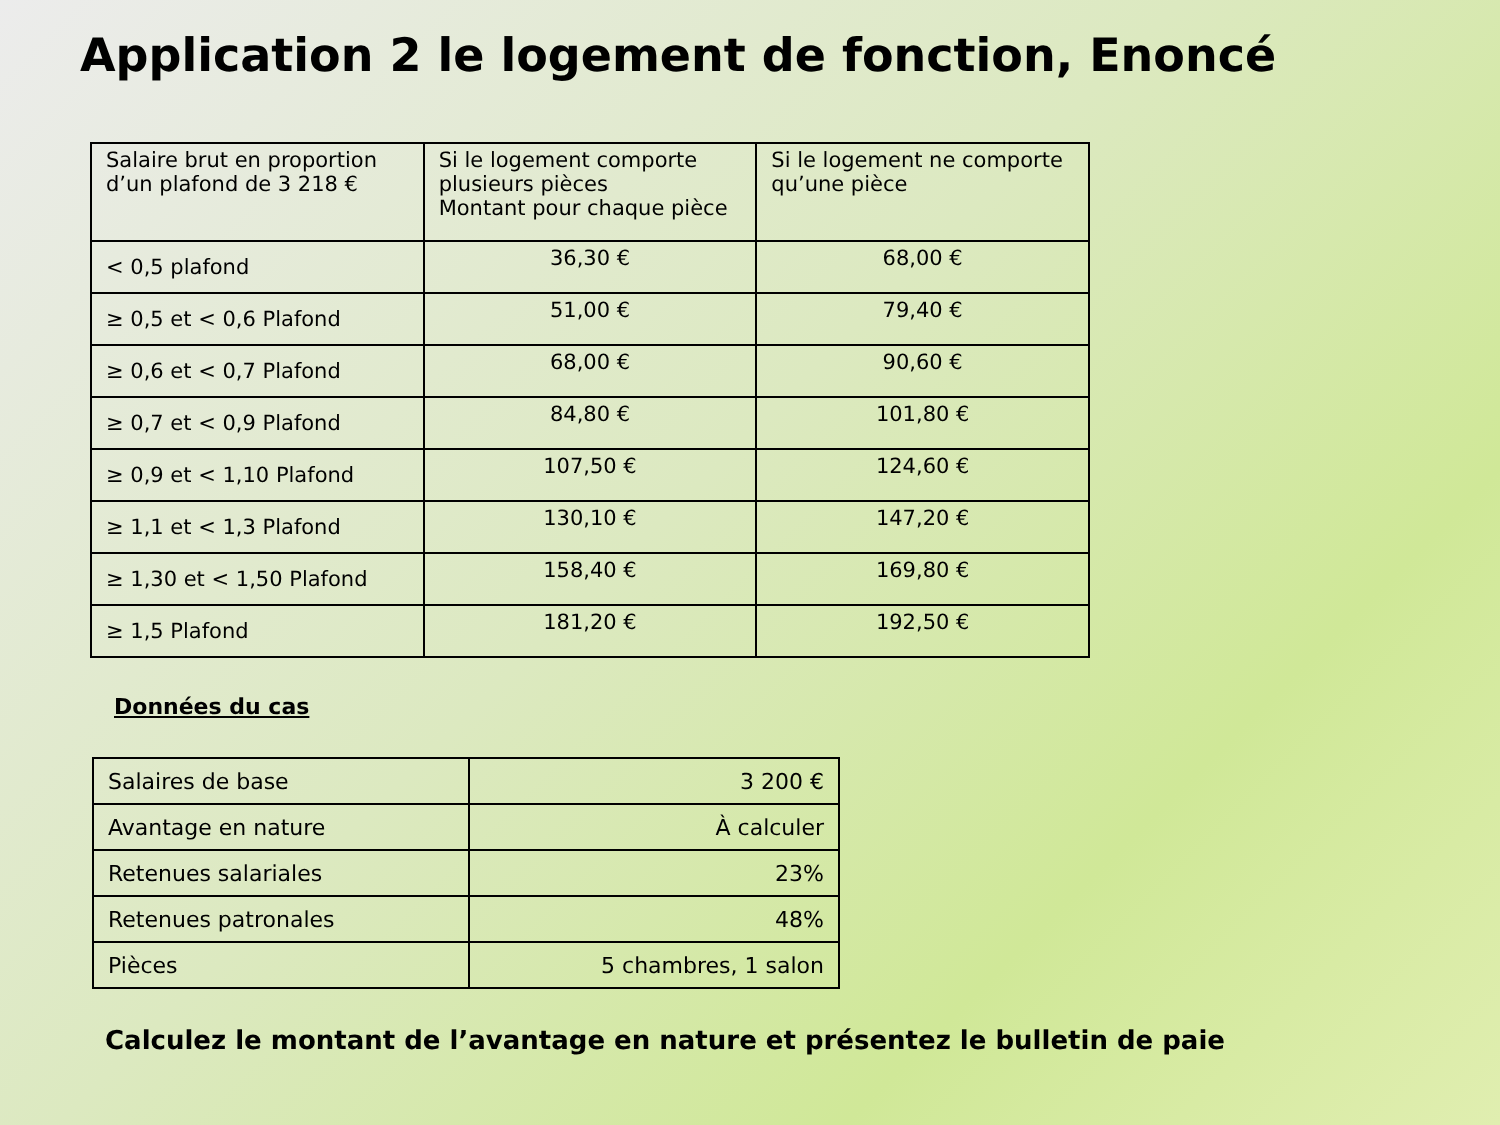Application 2 le logement de fonction, Enoncé
| Salaire brut en proportion d’un plafond de 3 218 € | Si le logement comporte plusieurs pièces Montant pour chaque pièce | Si le logement ne comporte qu’une pièce |
| < 0,5 plafond | 36,30 € | 68,00 € |
| ≥ 0,5 et < 0,6 Plafond | 51,00 € | 79,40 € |
| ≥ 0,6 et < 0,7 Plafond | 68,00 € | 90,60 € |
| ≥ 0,7 et < 0,9 Plafond | 84,80 € | 101,80 € |
| ≥ 0,9 et < 1,10 Plafond | 107,50 € | 124,60 € |
| ≥ 1,1 et < 1,3 Plafond | 130,10 € | 147,20 € |
| ≥ 1,30 et < 1,50 Plafond | 158,40 € | 169,80 € |
| ≥ 1,5 Plafond | 181,20 € | 192,50 € |
Données du cas
| Salaires de base | 3 200 € |
| Avantage en nature | À calculer |
| Retenues salariales | 23% |
| Retenues patronales | 48% |
| Pièces | 5 chambres, 1 salon |
Calculez le montant de l’avantage en nature et présentez le bulletin de paie